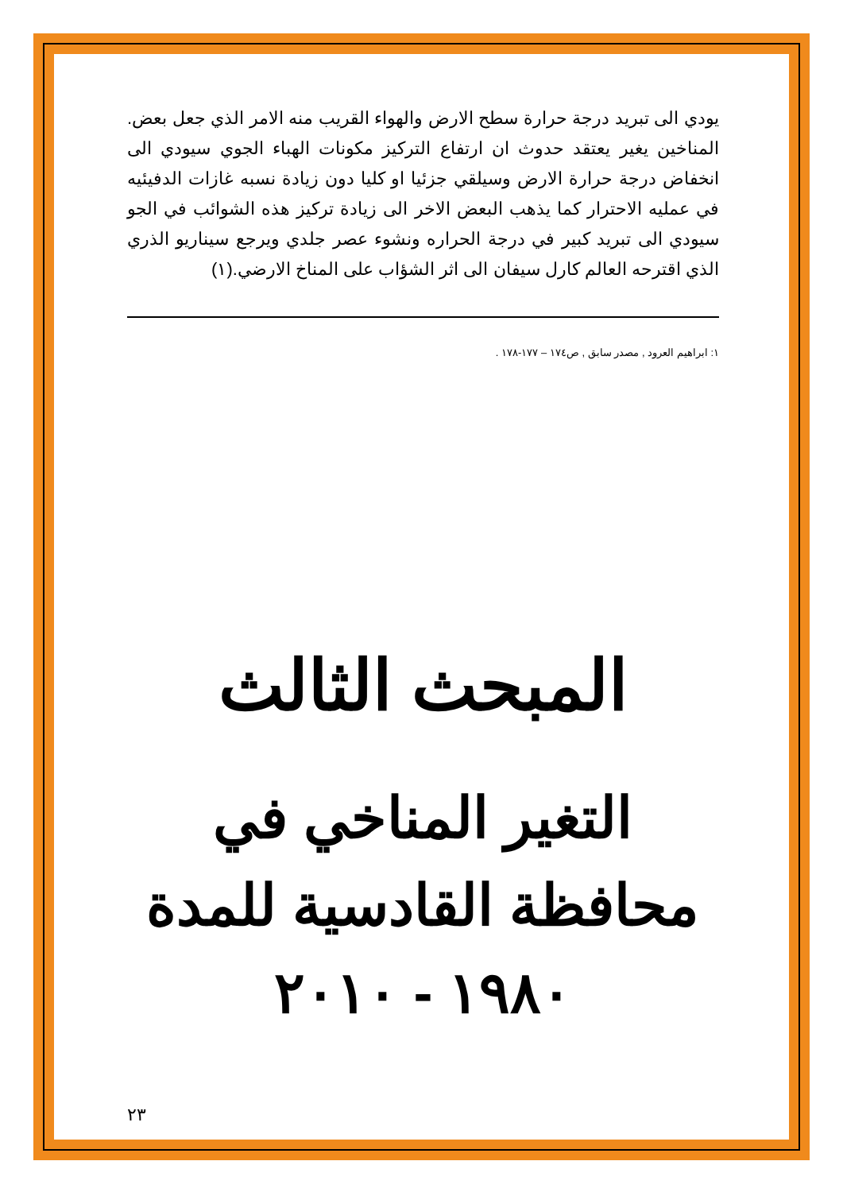يودي الى تبريد درجة حرارة سطح الارض والهواء القريب منه الامر الذي جعل بعض. المناخين يغير يعتقد حدوث ان ارتفاع التركيز مكونات الهباء الجوي سيودي الى انخفاض درجة حرارة الارض وسيلقي جزئيا او كليا دون زيادة نسبه غازات الدفيئيه في عمليه الاحترار كما يذهب البعض الاخر الى زيادة تركيز هذه الشوائب في الجو سيودي الى تبريد كبير في درجة الحراره ونشوء عصر جلدي ويرجع سيناريو الذري الذي اقترحه العالم كارل سيفان الى اثر الشؤاب على المناخ الارضي.(١)
١: ابراهيم العرود , مصدر سابق , ص١٧٤ – ١٧٧-١٧٨ .
المبحث الثالث
التغير المناخي في محافظة القادسية للمدة ١٩٨٠ - ٢٠١٠
٢٣